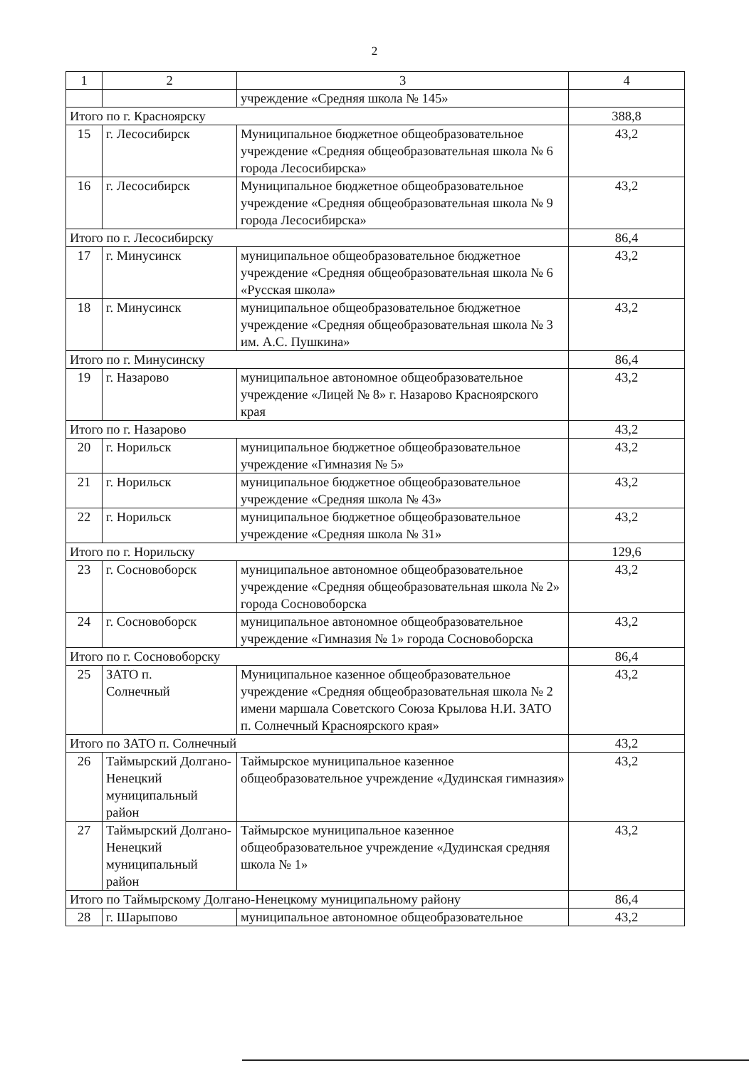2
| 1 | 2 | 3 | 4 |
| | | учреждение «Средняя школа № 145» | |
| Итого по г. Красноярску | | | 388,8 |
| 15 | г. Лесосибирск | Муниципальное бюджетное общеобразовательное учреждение «Средняя общеобразовательная школа № 6 города Лесосибирска» | 43,2 |
| 16 | г. Лесосибирск | Муниципальное бюджетное общеобразовательное учреждение «Средняя общеобразовательная школа № 9 города Лесосибирска» | 43,2 |
| Итого по г. Лесосибирску | | | 86,4 |
| 17 | г. Минусинск | муниципальное общеобразовательное бюджетное учреждение «Средняя общеобразовательная школа № 6 «Русская школа» | 43,2 |
| 18 | г. Минусинск | муниципальное общеобразовательное бюджетное учреждение «Средняя общеобразовательная школа № 3 им. А.С. Пушкина» | 43,2 |
| Итого по г. Минусинску | | | 86,4 |
| 19 | г. Назарово | муниципальное автономное общеобразовательное учреждение «Лицей № 8» г. Назарово Красноярского края | 43,2 |
| Итого по г. Назарово | | | 43,2 |
| 20 | г. Норильск | муниципальное бюджетное общеобразовательное учреждение «Гимназия № 5» | 43,2 |
| 21 | г. Норильск | муниципальное бюджетное общеобразовательное учреждение «Средняя школа № 43» | 43,2 |
| 22 | г. Норильск | муниципальное бюджетное общеобразовательное учреждение «Средняя школа № 31» | 43,2 |
| Итого по г. Норильску | | | 129,6 |
| 23 | г. Сосновоборск | муниципальное автономное общеобразовательное учреждение «Средняя общеобразовательная школа № 2» города Сосновоборска | 43,2 |
| 24 | г. Сосновоборск | муниципальное автономное общеобразовательное учреждение «Гимназия № 1» города Сосновоборска | 43,2 |
| Итого по г. Сосновоборску | | | 86,4 |
| 25 | ЗАТО п. Солнечный | Муниципальное казенное общеобразовательное учреждение «Средняя общеобразовательная школа № 2 имени маршала Советского Союза Крылова Н.И. ЗАТО п. Солнечный Красноярского края» | 43,2 |
| Итого по ЗАТО п. Солнечный | | | 43,2 |
| 26 | Таймырский Долгано-Ненецкий муниципальный район | Таймырское муниципальное казенное общеобразовательное учреждение «Дудинская гимназия» | 43,2 |
| 27 | Таймырский Долгано-Ненецкий муниципальный район | Таймырское муниципальное казенное общеобразовательное учреждение «Дудинская средняя школа № 1» | 43,2 |
| Итого по Таймырскому Долгано-Ненецкому муниципальному району | | | 86,4 |
| 28 | г. Шарыпово | муниципальное автономное общеобразовательное | 43,2 |